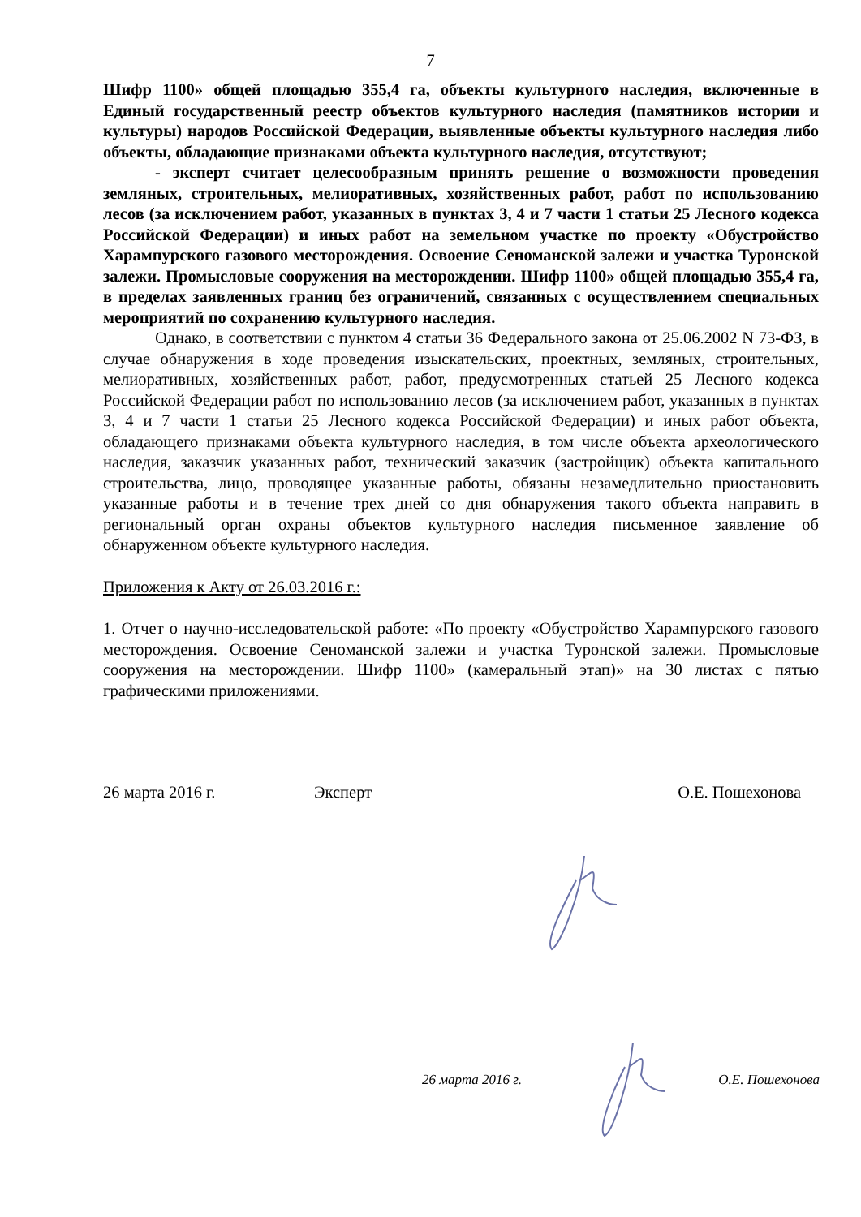7
Шифр 1100» общей площадью 355,4 га, объекты культурного наследия, включенные в Единый государственный реестр объектов культурного наследия (памятников истории и культуры) народов Российской Федерации, выявленные объекты культурного наследия либо объекты, обладающие признаками объекта культурного наследия, отсутствуют;
- эксперт считает целесообразным принять решение о возможности проведения земляных, строительных, мелиоративных, хозяйственных работ, работ по использованию лесов (за исключением работ, указанных в пунктах 3, 4 и 7 части 1 статьи 25 Лесного кодекса Российской Федерации) и иных работ на земельном участке по проекту «Обустройство Харампурского газового месторождения. Освоение Сеноманской залежи и участка Туронской залежи. Промысловые сооружения на месторождении. Шифр 1100» общей площадью 355,4 га, в пределах заявленных границ без ограничений, связанных с осуществлением специальных мероприятий по сохранению культурного наследия.
Однако, в соответствии с пунктом 4 статьи 36 Федерального закона от 25.06.2002 N 73-ФЗ, в случае обнаружения в ходе проведения изыскательских, проектных, земляных, строительных, мелиоративных, хозяйственных работ, работ, предусмотренных статьей 25 Лесного кодекса Российской Федерации работ по использованию лесов (за исключением работ, указанных в пунктах 3, 4 и 7 части 1 статьи 25 Лесного кодекса Российской Федерации) и иных работ объекта, обладающего признаками объекта культурного наследия, в том числе объекта археологического наследия, заказчик указанных работ, технический заказчик (застройщик) объекта капитального строительства, лицо, проводящее указанные работы, обязаны незамедлительно приостановить указанные работы и в течение трех дней со дня обнаружения такого объекта направить в региональный орган охраны объектов культурного наследия письменное заявление об обнаруженном объекте культурного наследия.
Приложения к Акту от 26.03.2016 г.:
1. Отчет о научно-исследовательской работе: «По проекту «Обустройство Харампурского газового месторождения. Освоение Сеноманской залежи и участка Туронской залежи. Промысловые сооружения на месторождении. Шифр 1100» (камеральный этап)» на 30 листах с пятью графическими приложениями.
26 марта 2016 г. Эксперт О.Е. Пошехонова
26 марта 2016 г. О.Е. Пошехонова